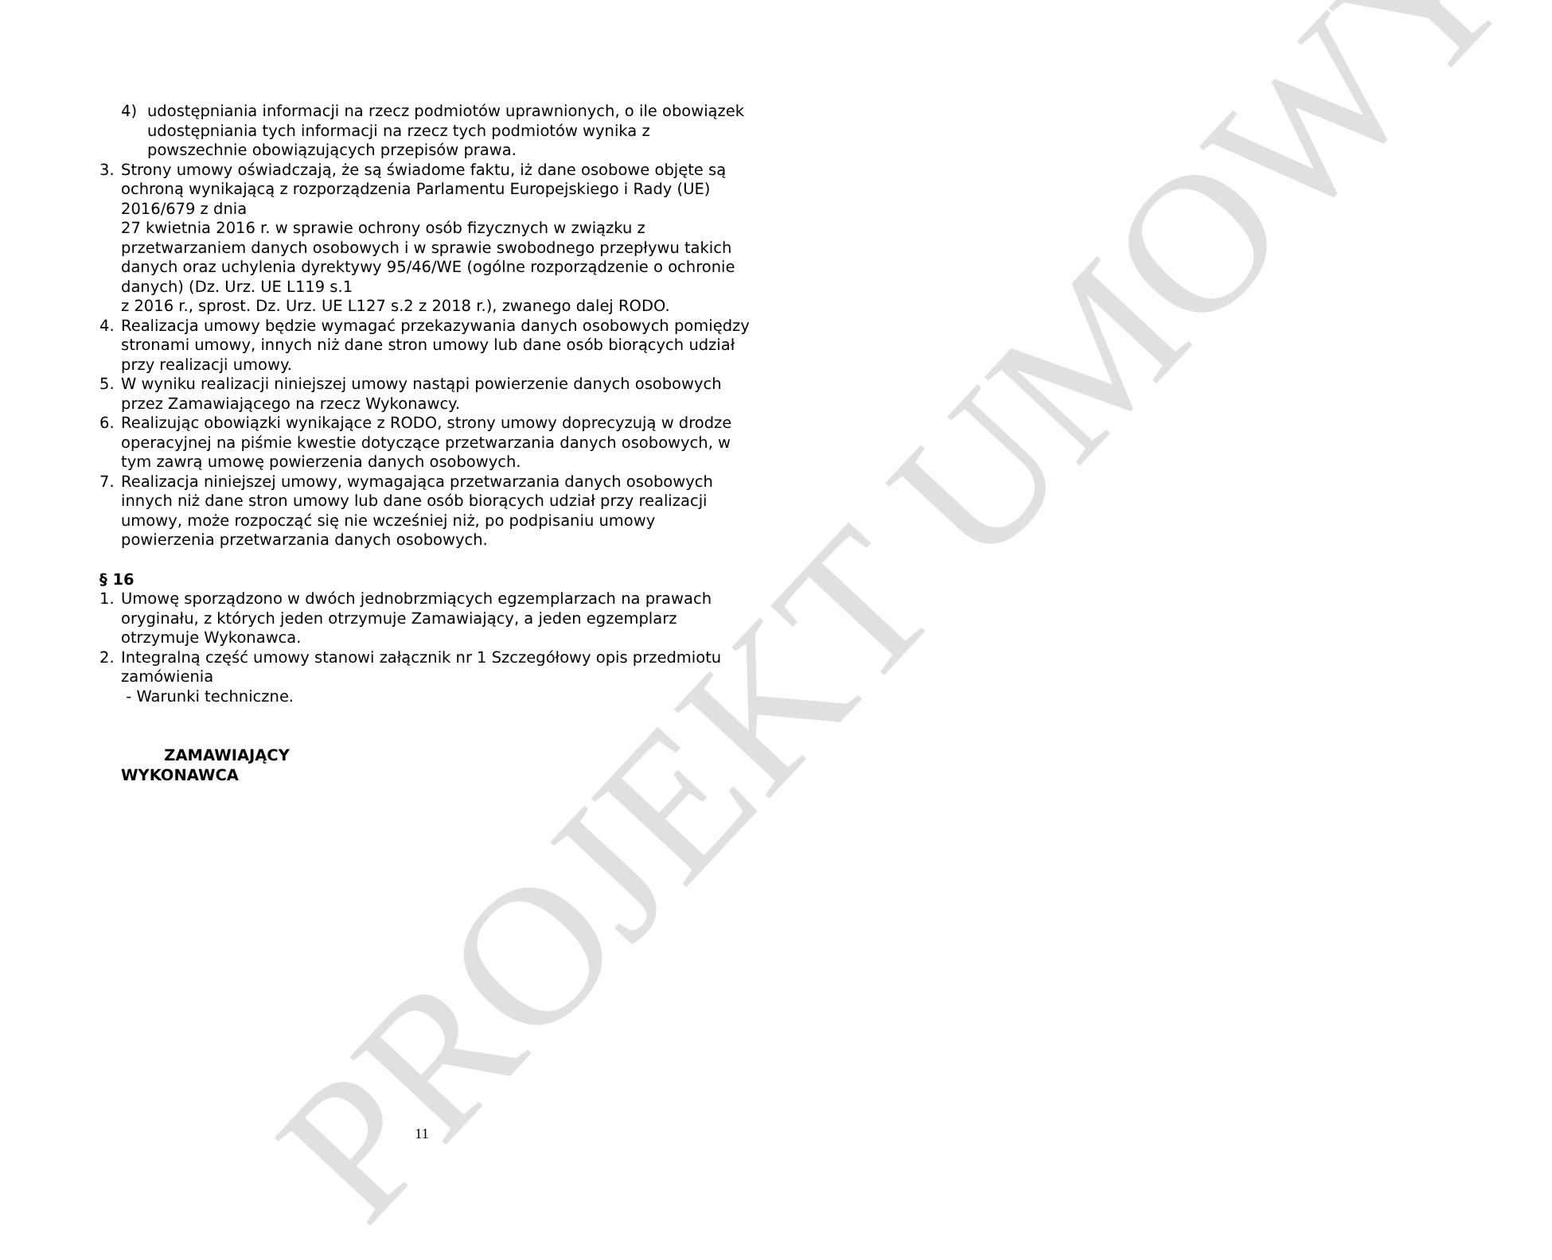PROJEKT UMOWY
4) udostępniania informacji na rzecz podmiotów uprawnionych, o ile obowiązek udostępniania tych informacji na rzecz tych podmiotów wynika z powszechnie obowiązujących przepisów prawa.
3. Strony umowy oświadczają, że są świadome faktu, iż dane osobowe objęte są ochroną wynikającą z rozporządzenia Parlamentu Europejskiego i Rady (UE) 2016/679 z dnia
27 kwietnia 2016 r. w sprawie ochrony osób fizycznych w związku z przetwarzaniem danych osobowych i w sprawie swobodnego przepływu takich danych oraz uchylenia dyrektywy 95/46/WE (ogólne rozporządzenie o ochronie danych) (Dz. Urz. UE L119 s.1
z 2016 r., sprost. Dz. Urz. UE L127 s.2 z 2018 r.), zwanego dalej RODO.
4. Realizacja umowy będzie wymagać przekazywania danych osobowych pomiędzy stronami umowy, innych niż dane stron umowy lub dane osób biorących udział przy realizacji umowy.
5. W wyniku realizacji niniejszej umowy nastąpi powierzenie danych osobowych przez Zamawiającego na rzecz Wykonawcy.
6. Realizując obowiązki wynikające z RODO, strony umowy doprecyzują w drodze operacyjnej na piśmie kwestie dotyczące przetwarzania danych osobowych, w tym zawrą umowę powierzenia danych osobowych.
7. Realizacja niniejszej umowy, wymagająca przetwarzania danych osobowych innych niż dane stron umowy lub dane osób biorących udział przy realizacji umowy, może rozpocząć się nie wcześniej niż, po podpisaniu umowy powierzenia przetwarzania danych osobowych.
§ 16
1. Umowę sporządzono w dwóch jednobrzmiących egzemplarzach na prawach oryginału, z których jeden otrzymuje Zamawiający, a jeden egzemplarz otrzymuje Wykonawca.
2. Integralną część umowy stanowi załącznik nr 1 Szczegółowy opis przedmiotu zamówienia
- Warunki techniczne.
ZAMAWIAJĄCY
WYKONAWCA
11